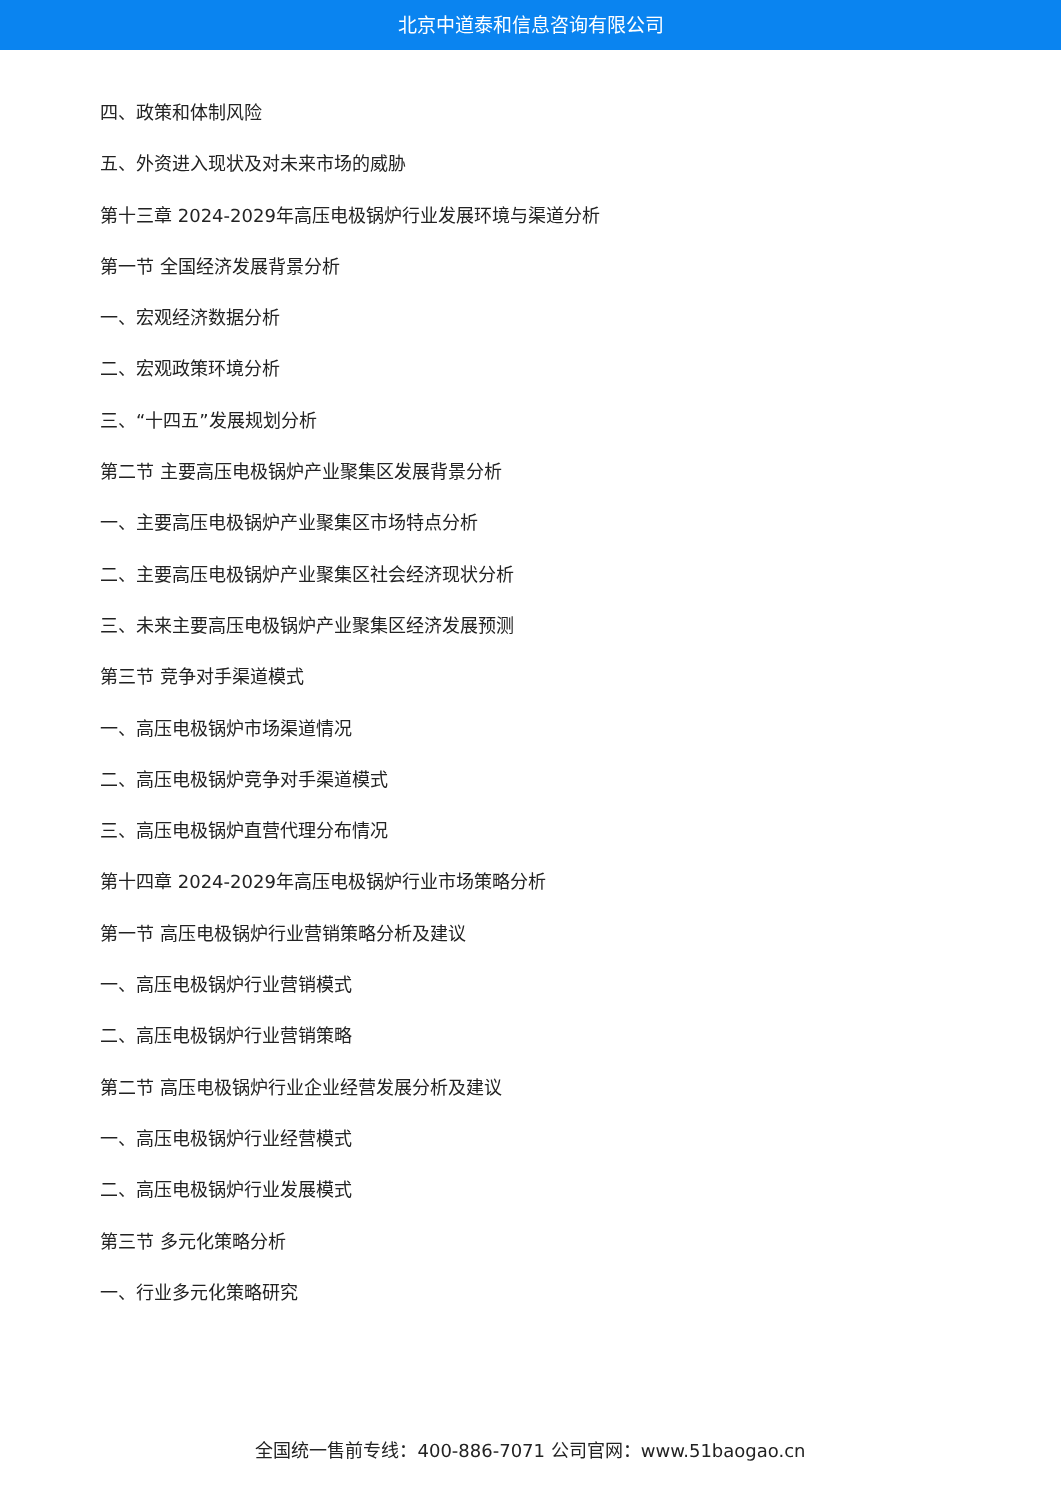北京中道泰和信息咨询有限公司
四、政策和体制风险
五、外资进入现状及对未来市场的威胁
第十三章 2024-2029年高压电极锅炉行业发展环境与渠道分析
第一节 全国经济发展背景分析
一、宏观经济数据分析
二、宏观政策环境分析
三、“十四五”发展规划分析
第二节 主要高压电极锅炉产业聚集区发展背景分析
一、主要高压电极锅炉产业聚集区市场特点分析
二、主要高压电极锅炉产业聚集区社会经济现状分析
三、未来主要高压电极锅炉产业聚集区经济发展预测
第三节 竞争对手渠道模式
一、高压电极锅炉市场渠道情况
二、高压电极锅炉竞争对手渠道模式
三、高压电极锅炉直营代理分布情况
第十四章 2024-2029年高压电极锅炉行业市场策略分析
第一节 高压电极锅炉行业营销策略分析及建议
一、高压电极锅炉行业营销模式
二、高压电极锅炉行业营销策略
第二节 高压电极锅炉行业企业经营发展分析及建议
一、高压电极锅炉行业经营模式
二、高压电极锅炉行业发展模式
第三节 多元化策略分析
一、行业多元化策略研究
全国统一售前专线：400-886-7071 公司官网：www.51baogao.cn